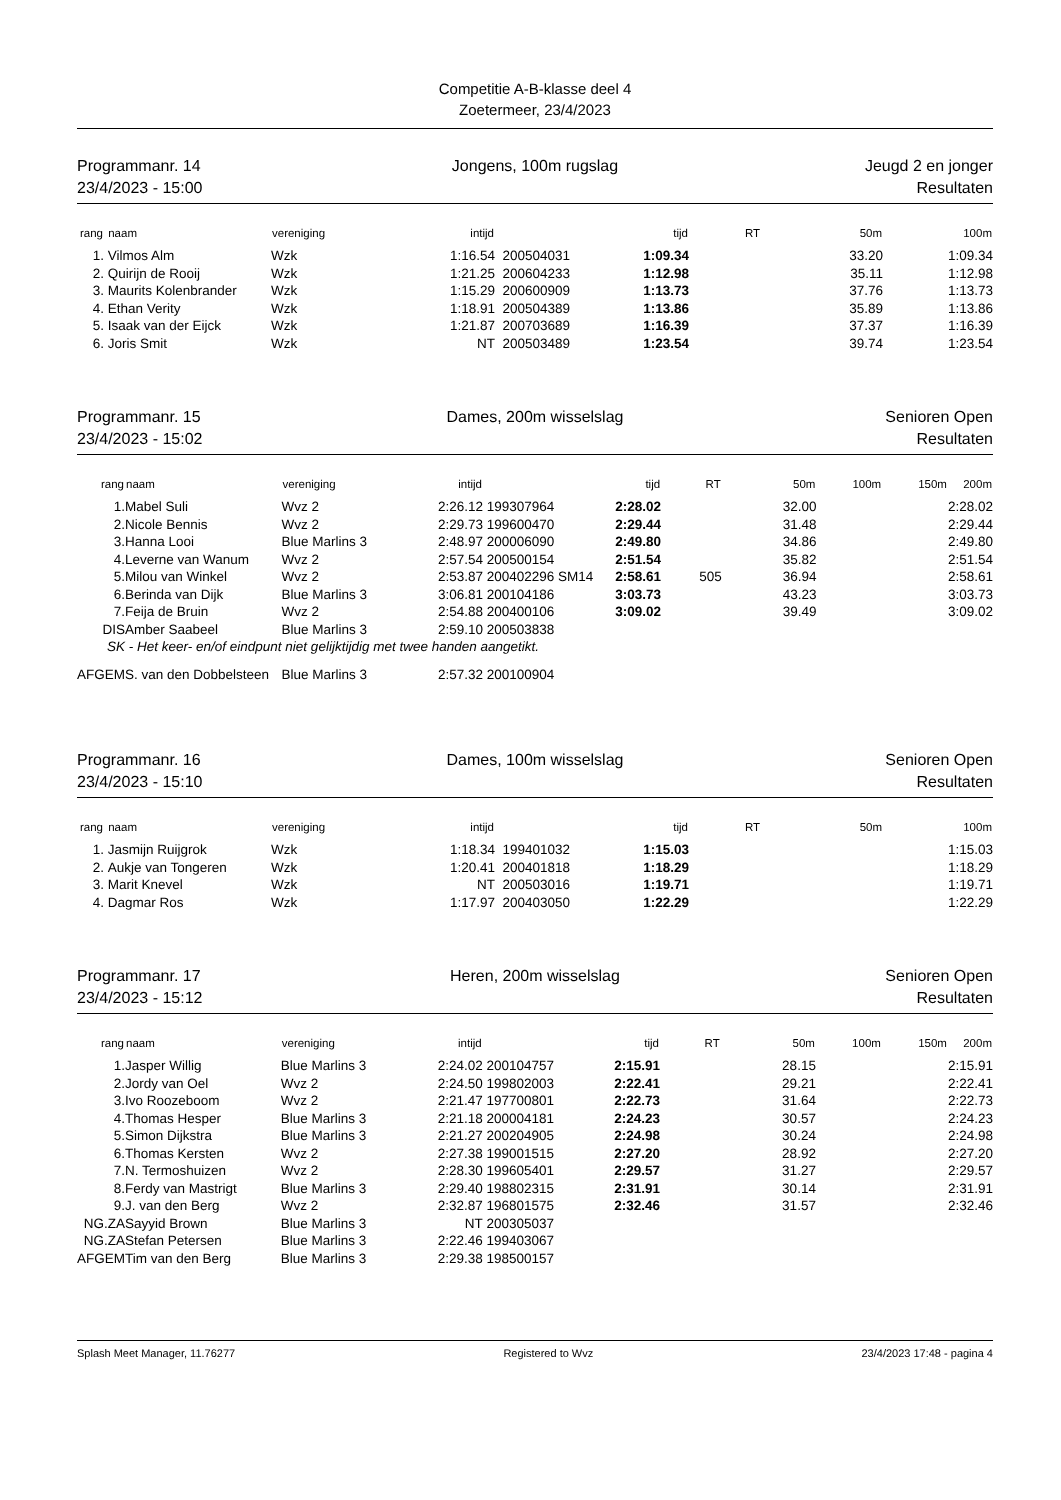Competitie A-B-klasse deel 4
Zoetermeer, 23/4/2023
Programmanr. 14
23/4/2023 - 15:00
Jongens, 100m rugslag
Jeugd 2 en jonger
Resultaten
| rang | naam | vereniging | intijd | | tijd | RT | 50m | 100m |
| --- | --- | --- | --- | --- | --- | --- | --- | --- |
| 1. | Vilmos Alm | Wzk | 1:16.54 | 200504031 | 1:09.34 | | 33.20 | 1:09.34 |
| 2. | Quirijn de Rooij | Wzk | 1:21.25 | 200604233 | 1:12.98 | | 35.11 | 1:12.98 |
| 3. | Maurits Kolenbrander | Wzk | 1:15.29 | 200600909 | 1:13.73 | | 37.76 | 1:13.73 |
| 4. | Ethan Verity | Wzk | 1:18.91 | 200504389 | 1:13.86 | | 35.89 | 1:13.86 |
| 5. | Isaak van der Eijck | Wzk | 1:21.87 | 200703689 | 1:16.39 | | 37.37 | 1:16.39 |
| 6. | Joris Smit | Wzk | NT | 200503489 | 1:23.54 | | 39.74 | 1:23.54 |
Programmanr. 15
23/4/2023 - 15:02
Dames, 200m wisselslag
Senioren Open
Resultaten
| rang | naam | vereniging | intijd | | tijd | RT | 50m | 100m | 150m | 200m |
| --- | --- | --- | --- | --- | --- | --- | --- | --- | --- | --- |
| 1. | Mabel Suli | Wvz 2 | 2:26.12 | 199307964 | 2:28.02 | | 32.00 | | | 2:28.02 |
| 2. | Nicole Bennis | Wvz 2 | 2:29.73 | 199600470 | 2:29.44 | | 31.48 | | | 2:29.44 |
| 3. | Hanna Looi | Blue Marlins 3 | 2:48.97 | 200006090 | 2:49.80 | | 34.86 | | | 2:49.80 |
| 4. | Leverne van Wanum | Wvz 2 | 2:57.54 | 200500154 | 2:51.54 | | 35.82 | | | 2:51.54 |
| 5. | Milou van Winkel | Wvz 2 | 2:53.87 | 200402296 SM14 | 2:58.61 | 505 | 36.94 | | | 2:58.61 |
| 6. | Berinda van Dijk | Blue Marlins 3 | 3:06.81 | 200104186 | 3:03.73 | | 43.23 | | | 3:03.73 |
| 7. | Feija de Bruin | Wvz 2 | 2:54.88 | 200400106 | 3:09.02 | | 39.49 | | | 3:09.02 |
| DIS | Amber Saabeel | Blue Marlins 3 | 2:59.10 | 200503838 | | | | | | |
| SK - Het keer- en/of eindpunt niet gelijktijdig met twee handen aangetikt. | | | | | | | | | | |
| AFGEM | S. van den Dobbelsteen | Blue Marlins 3 | 2:57.32 | 200100904 | | | | | | |
Programmanr. 16
23/4/2023 - 15:10
Dames, 100m wisselslag
Senioren Open
Resultaten
| rang | naam | vereniging | intijd | | tijd | RT | 50m | 100m |
| --- | --- | --- | --- | --- | --- | --- | --- | --- |
| 1. | Jasmijn Ruijgrok | Wzk | 1:18.34 | 199401032 | 1:15.03 | | | 1:15.03 |
| 2. | Aukje van Tongeren | Wzk | 1:20.41 | 200401818 | 1:18.29 | | | 1:18.29 |
| 3. | Marit Knevel | Wzk | NT | 200503016 | 1:19.71 | | | 1:19.71 |
| 4. | Dagmar Ros | Wzk | 1:17.97 | 200403050 | 1:22.29 | | | 1:22.29 |
Programmanr. 17
23/4/2023 - 15:12
Heren, 200m wisselslag
Senioren Open
Resultaten
| rang | naam | vereniging | intijd | | tijd | RT | 50m | 100m | 150m | 200m |
| --- | --- | --- | --- | --- | --- | --- | --- | --- | --- | --- |
| 1. | Jasper Willig | Blue Marlins 3 | 2:24.02 | 200104757 | 2:15.91 | | 28.15 | | | 2:15.91 |
| 2. | Jordy van Oel | Wvz 2 | 2:24.50 | 199802003 | 2:22.41 | | 29.21 | | | 2:22.41 |
| 3. | Ivo Roozeboom | Wvz 2 | 2:21.47 | 197700801 | 2:22.73 | | 31.64 | | | 2:22.73 |
| 4. | Thomas Hesper | Blue Marlins 3 | 2:21.18 | 200004181 | 2:24.23 | | 30.57 | | | 2:24.23 |
| 5. | Simon Dijkstra | Blue Marlins 3 | 2:21.27 | 200204905 | 2:24.98 | | 30.24 | | | 2:24.98 |
| 6. | Thomas Kersten | Wvz 2 | 2:27.38 | 199001515 | 2:27.20 | | 28.92 | | | 2:27.20 |
| 7. | N. Termoshuizen | Wvz 2 | 2:28.30 | 199605401 | 2:29.57 | | 31.27 | | | 2:29.57 |
| 8. | Ferdy van Mastrigt | Blue Marlins 3 | 2:29.40 | 198802315 | 2:31.91 | | 30.14 | | | 2:31.91 |
| 9. | J. van den Berg | Wvz 2 | 2:32.87 | 196801575 | 2:32.46 | | 31.57 | | | 2:32.46 |
| NG.ZA | Sayyid Brown | Blue Marlins 3 | NT | 200305037 | | | | | | |
| NG.ZA | Stefan Petersen | Blue Marlins 3 | 2:22.46 | 199403067 | | | | | | |
| AFGEM | Tim van den Berg | Blue Marlins 3 | 2:29.38 | 198500157 | | | | | | |
Splash Meet Manager, 11.76277 Registered to Wvz 23/4/2023 17:48 - pagina 4